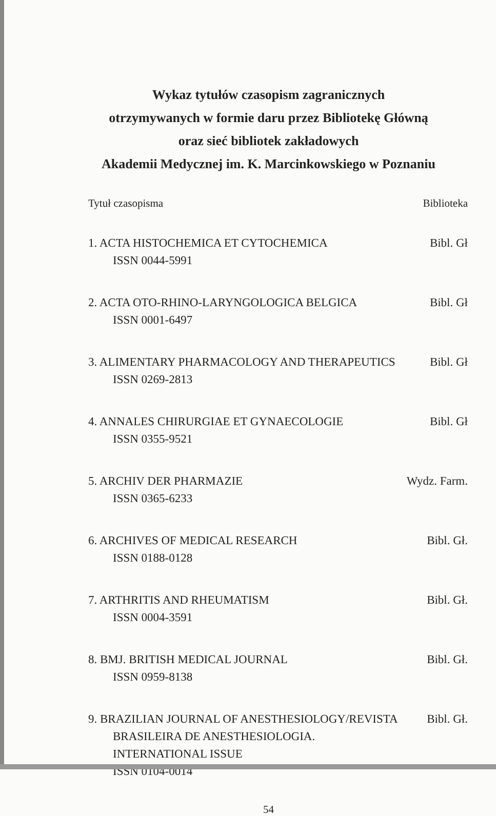Wykaz tytułów czasopism zagranicznych
otrzymywanych w formie daru przez Bibliotekę Główną
oraz sieć bibliotek zakładowych
Akademii Medycznej im. K. Marcinkowskiego w Poznaniu
Tytuł czasopisma Biblioteka
1. ACTA HISTOCHEMICA ET CYTOCHEMICA Bibl. Gł
ISSN 0044-5991
2. ACTA OTO-RHINO-LARYNGOLOGICA BELGICA Bibl. Gł
ISSN 0001-6497
3. ALIMENTARY PHARMACOLOGY AND THERAPEUTICS Bibl. Gł
ISSN 0269-2813
4. ANNALES CHIRURGIAE ET GYNAECOLOGIE Bibl. Gł
ISSN 0355-9521
5. ARCHIV DER PHARMAZIE Wydz. Farm.
ISSN 0365-6233
6. ARCHIVES OF MEDICAL RESEARCH Bibl. Gł.
ISSN 0188-0128
7. ARTHRITIS AND RHEUMATISM Bibl. Gł.
ISSN 0004-3591
8. BMJ. BRITISH MEDICAL JOURNAL Bibl. Gł.
ISSN 0959-8138
9. BRAZILIAN JOURNAL OF ANESTHESIOLOGY/REVISTA Bibl. Gł.
BRASILEIRA DE ANESTHESIOLOGIA.
INTERNATIONAL ISSUE
ISSN 0104-0014
54